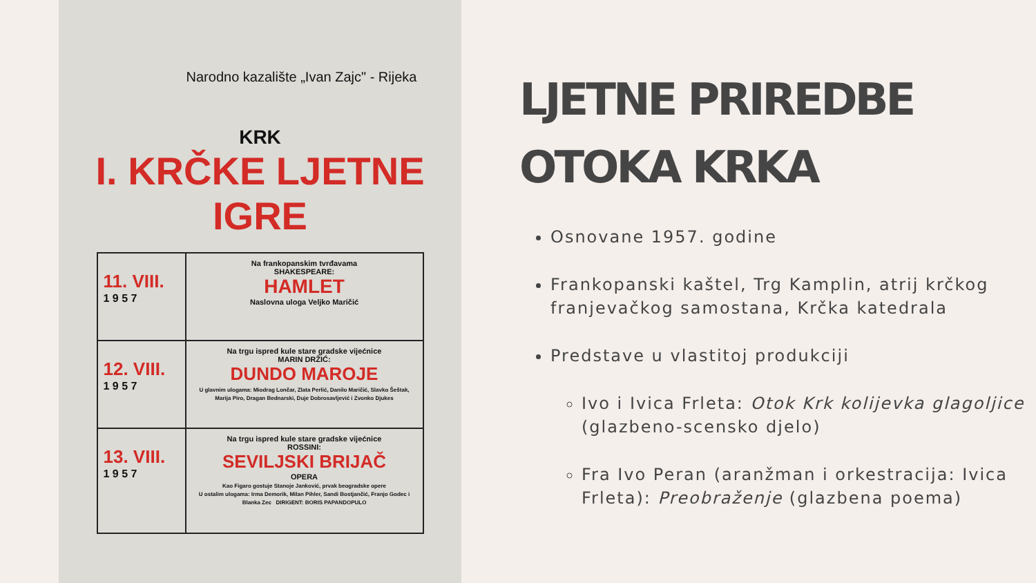Narodno kazalište „Ivan Zajc" - Rijeka
KRK
I. KRČKE LJETNE IGRE
11. VIII.
1 9 5 7
Na frankopanskim tvrđavama
SHAKESPEARE:
HAMLET
Naslovna uloga Veljko Maričić
12. VIII.
1 9 5 7
Na trgu ispred kule stare gradske vijećnice
MARIN DRŽIĆ:
DUNDO MAROJE
U glavnim ulogama: Miodrag Lončar, Zlata Perlić, Danilo Maričić, Slavko Šeštak, Marija Piro, Dragan Bednarski, Duje Dobrosavljević i Zvonko Djukes
13. VIII.
1 9 5 7
Na trgu ispred kule stare gradske vijećnice
ROSSINI:
SEVILJSKI BRIJAČ
OPERA
Kao Figaro gostuje Stanoje Janković, prvak beogradske opere
U ostalim ulogama: Irma Demorik, Milan Pihler, Sandi Bostjančić, Franjo Godec i Blanka Zec DIRIGENT: BORIS PAPANDOPULO
LJETNE PRIREDBE
OTOKA KRKA
Osnovane 1957. godine
Frankopanski kaštel, Trg Kamplin, atrij krčkog franjevačkog samostana, Krčka katedrala
Predstave u vlastitoj produkciji
Ivo i Ivica Frleta: Otok Krk kolijevka glagoljice (glazbeno-scensko djelo)
Fra Ivo Peran (aranžman i orkestracija: Ivica Frleta): Preobraženje (glazbena poema)